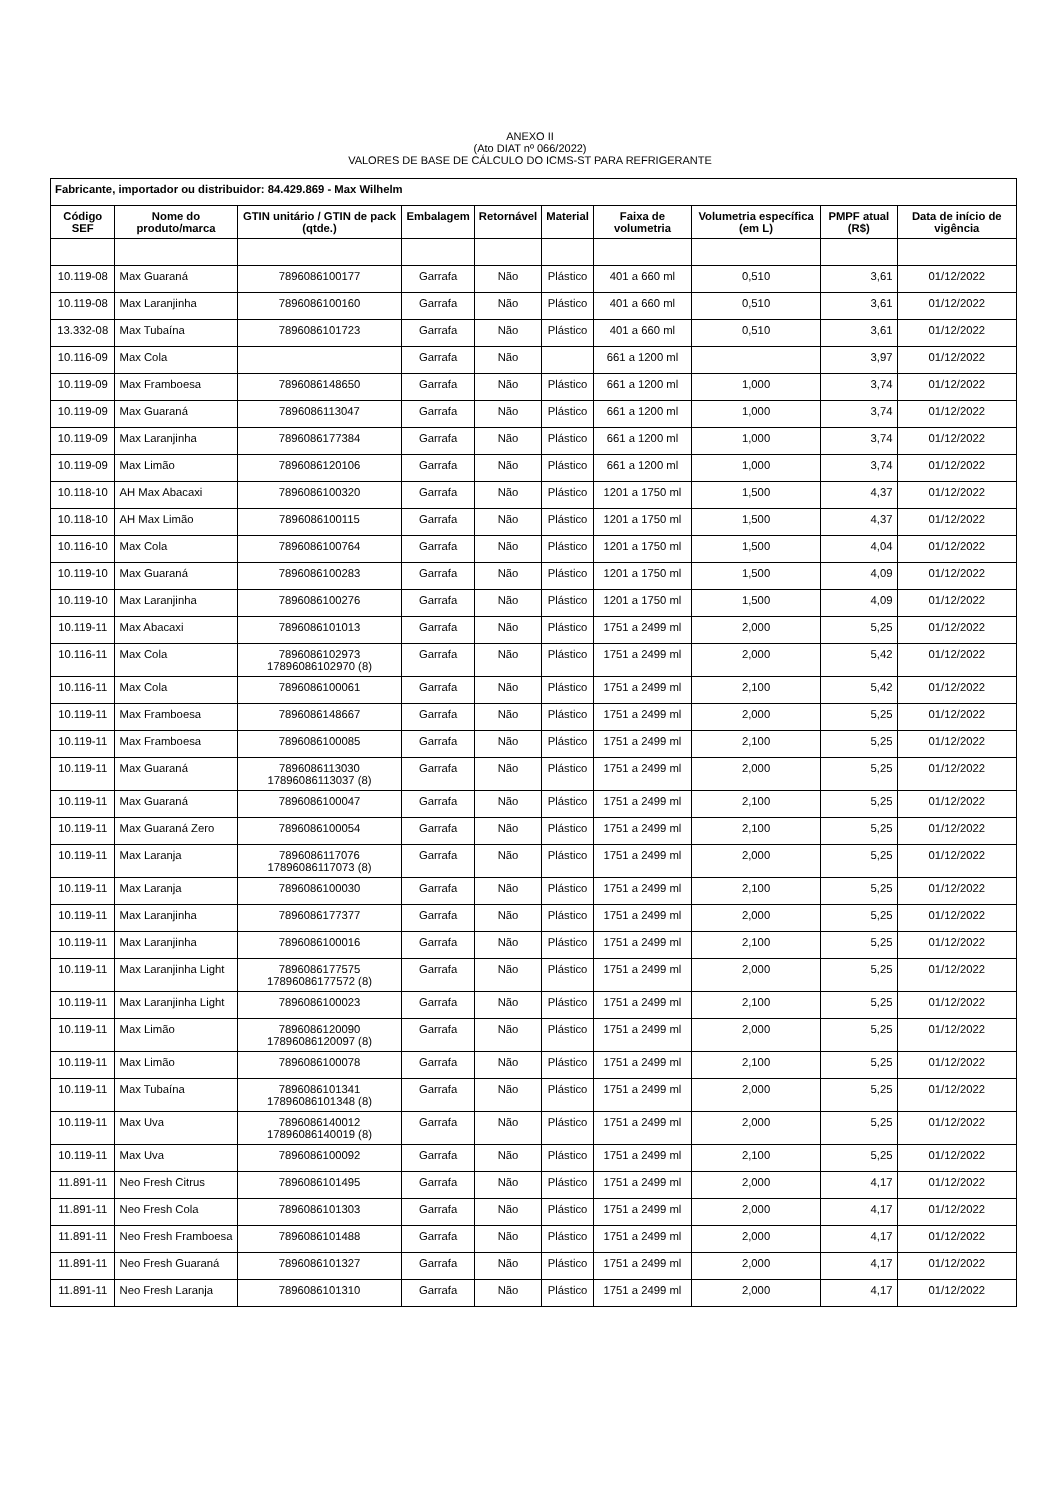ANEXO II
(Ato DIAT nº 066/2022)
VALORES DE BASE DE CÁLCULO DO ICMS-ST PARA REFRIGERANTE
| Fabricante, importador ou distribuidor: 84.429.869 - Max Wilhelm | | | | | | | | | |
| --- | --- | --- | --- | --- | --- | --- | --- | --- | --- |
| Código SEF | Nome do produto/marca | GTIN unitário / GTIN de pack (qtde.) | Embalagem | Retornável | Material | Faixa de volumetria | Volumetria específica (em L) | PMPF atual (R$) | Data de início de vigência |
| 10.119-08 | Max Guaraná | 7896086100177 | Garrafa | Não | Plástico | 401 a 660 ml | 0,510 | 3,61 | 01/12/2022 |
| 10.119-08 | Max Laranjinha | 7896086100160 | Garrafa | Não | Plástico | 401 a 660 ml | 0,510 | 3,61 | 01/12/2022 |
| 13.332-08 | Max Tubaína | 7896086101723 | Garrafa | Não | Plástico | 401 a 660 ml | 0,510 | 3,61 | 01/12/2022 |
| 10.116-09 | Max Cola | | Garrafa | Não | | 661 a 1200 ml | | 3,97 | 01/12/2022 |
| 10.119-09 | Max Framboesa | 7896086148650 | Garrafa | Não | Plástico | 661 a 1200 ml | 1,000 | 3,74 | 01/12/2022 |
| 10.119-09 | Max Guaraná | 7896086113047 | Garrafa | Não | Plástico | 661 a 1200 ml | 1,000 | 3,74 | 01/12/2022 |
| 10.119-09 | Max Laranjinha | 7896086177384 | Garrafa | Não | Plástico | 661 a 1200 ml | 1,000 | 3,74 | 01/12/2022 |
| 10.119-09 | Max Limão | 7896086120106 | Garrafa | Não | Plástico | 661 a 1200 ml | 1,000 | 3,74 | 01/12/2022 |
| 10.118-10 | AH Max Abacaxi | 7896086100320 | Garrafa | Não | Plástico | 1201 a 1750 ml | 1,500 | 4,37 | 01/12/2022 |
| 10.118-10 | AH Max Limão | 7896086100115 | Garrafa | Não | Plástico | 1201 a 1750 ml | 1,500 | 4,37 | 01/12/2022 |
| 10.116-10 | Max Cola | 7896086100764 | Garrafa | Não | Plástico | 1201 a 1750 ml | 1,500 | 4,04 | 01/12/2022 |
| 10.119-10 | Max Guaraná | 7896086100283 | Garrafa | Não | Plástico | 1201 a 1750 ml | 1,500 | 4,09 | 01/12/2022 |
| 10.119-10 | Max Laranjinha | 7896086100276 | Garrafa | Não | Plástico | 1201 a 1750 ml | 1,500 | 4,09 | 01/12/2022 |
| 10.119-11 | Max Abacaxi | 7896086101013 | Garrafa | Não | Plástico | 1751 a 2499 ml | 2,000 | 5,25 | 01/12/2022 |
| 10.116-11 | Max Cola | 7896086102973 17896086102970 (8) | Garrafa | Não | Plástico | 1751 a 2499 ml | 2,000 | 5,42 | 01/12/2022 |
| 10.116-11 | Max Cola | 7896086100061 | Garrafa | Não | Plástico | 1751 a 2499 ml | 2,100 | 5,42 | 01/12/2022 |
| 10.119-11 | Max Framboesa | 7896086148667 | Garrafa | Não | Plástico | 1751 a 2499 ml | 2,000 | 5,25 | 01/12/2022 |
| 10.119-11 | Max Framboesa | 7896086100085 | Garrafa | Não | Plástico | 1751 a 2499 ml | 2,100 | 5,25 | 01/12/2022 |
| 10.119-11 | Max Guaraná | 7896086113030 17896086113037 (8) | Garrafa | Não | Plástico | 1751 a 2499 ml | 2,000 | 5,25 | 01/12/2022 |
| 10.119-11 | Max Guaraná | 7896086100047 | Garrafa | Não | Plástico | 1751 a 2499 ml | 2,100 | 5,25 | 01/12/2022 |
| 10.119-11 | Max Guaraná Zero | 7896086100054 | Garrafa | Não | Plástico | 1751 a 2499 ml | 2,100 | 5,25 | 01/12/2022 |
| 10.119-11 | Max Laranja | 7896086117076 17896086117073 (8) | Garrafa | Não | Plástico | 1751 a 2499 ml | 2,000 | 5,25 | 01/12/2022 |
| 10.119-11 | Max Laranja | 7896086100030 | Garrafa | Não | Plástico | 1751 a 2499 ml | 2,100 | 5,25 | 01/12/2022 |
| 10.119-11 | Max Laranjinha | 7896086177377 | Garrafa | Não | Plástico | 1751 a 2499 ml | 2,000 | 5,25 | 01/12/2022 |
| 10.119-11 | Max Laranjinha | 7896086100016 | Garrafa | Não | Plástico | 1751 a 2499 ml | 2,100 | 5,25 | 01/12/2022 |
| 10.119-11 | Max Laranjinha Light | 7896086177575 17896086177572 (8) | Garrafa | Não | Plástico | 1751 a 2499 ml | 2,000 | 5,25 | 01/12/2022 |
| 10.119-11 | Max Laranjinha Light | 7896086100023 | Garrafa | Não | Plástico | 1751 a 2499 ml | 2,100 | 5,25 | 01/12/2022 |
| 10.119-11 | Max Limão | 7896086120090 17896086120097 (8) | Garrafa | Não | Plástico | 1751 a 2499 ml | 2,000 | 5,25 | 01/12/2022 |
| 10.119-11 | Max Limão | 7896086100078 | Garrafa | Não | Plástico | 1751 a 2499 ml | 2,100 | 5,25 | 01/12/2022 |
| 10.119-11 | Max Tubaína | 7896086101341 17896086101348 (8) | Garrafa | Não | Plástico | 1751 a 2499 ml | 2,000 | 5,25 | 01/12/2022 |
| 10.119-11 | Max Uva | 7896086140012 17896086140019 (8) | Garrafa | Não | Plástico | 1751 a 2499 ml | 2,000 | 5,25 | 01/12/2022 |
| 10.119-11 | Max Uva | 7896086100092 | Garrafa | Não | Plástico | 1751 a 2499 ml | 2,100 | 5,25 | 01/12/2022 |
| 11.891-11 | Neo Fresh Citrus | 7896086101495 | Garrafa | Não | Plástico | 1751 a 2499 ml | 2,000 | 4,17 | 01/12/2022 |
| 11.891-11 | Neo Fresh Cola | 7896086101303 | Garrafa | Não | Plástico | 1751 a 2499 ml | 2,000 | 4,17 | 01/12/2022 |
| 11.891-11 | Neo Fresh Framboesa | 7896086101488 | Garrafa | Não | Plástico | 1751 a 2499 ml | 2,000 | 4,17 | 01/12/2022 |
| 11.891-11 | Neo Fresh Guaraná | 7896086101327 | Garrafa | Não | Plástico | 1751 a 2499 ml | 2,000 | 4,17 | 01/12/2022 |
| 11.891-11 | Neo Fresh Laranja | 7896086101310 | Garrafa | Não | Plástico | 1751 a 2499 ml | 2,000 | 4,17 | 01/12/2022 |